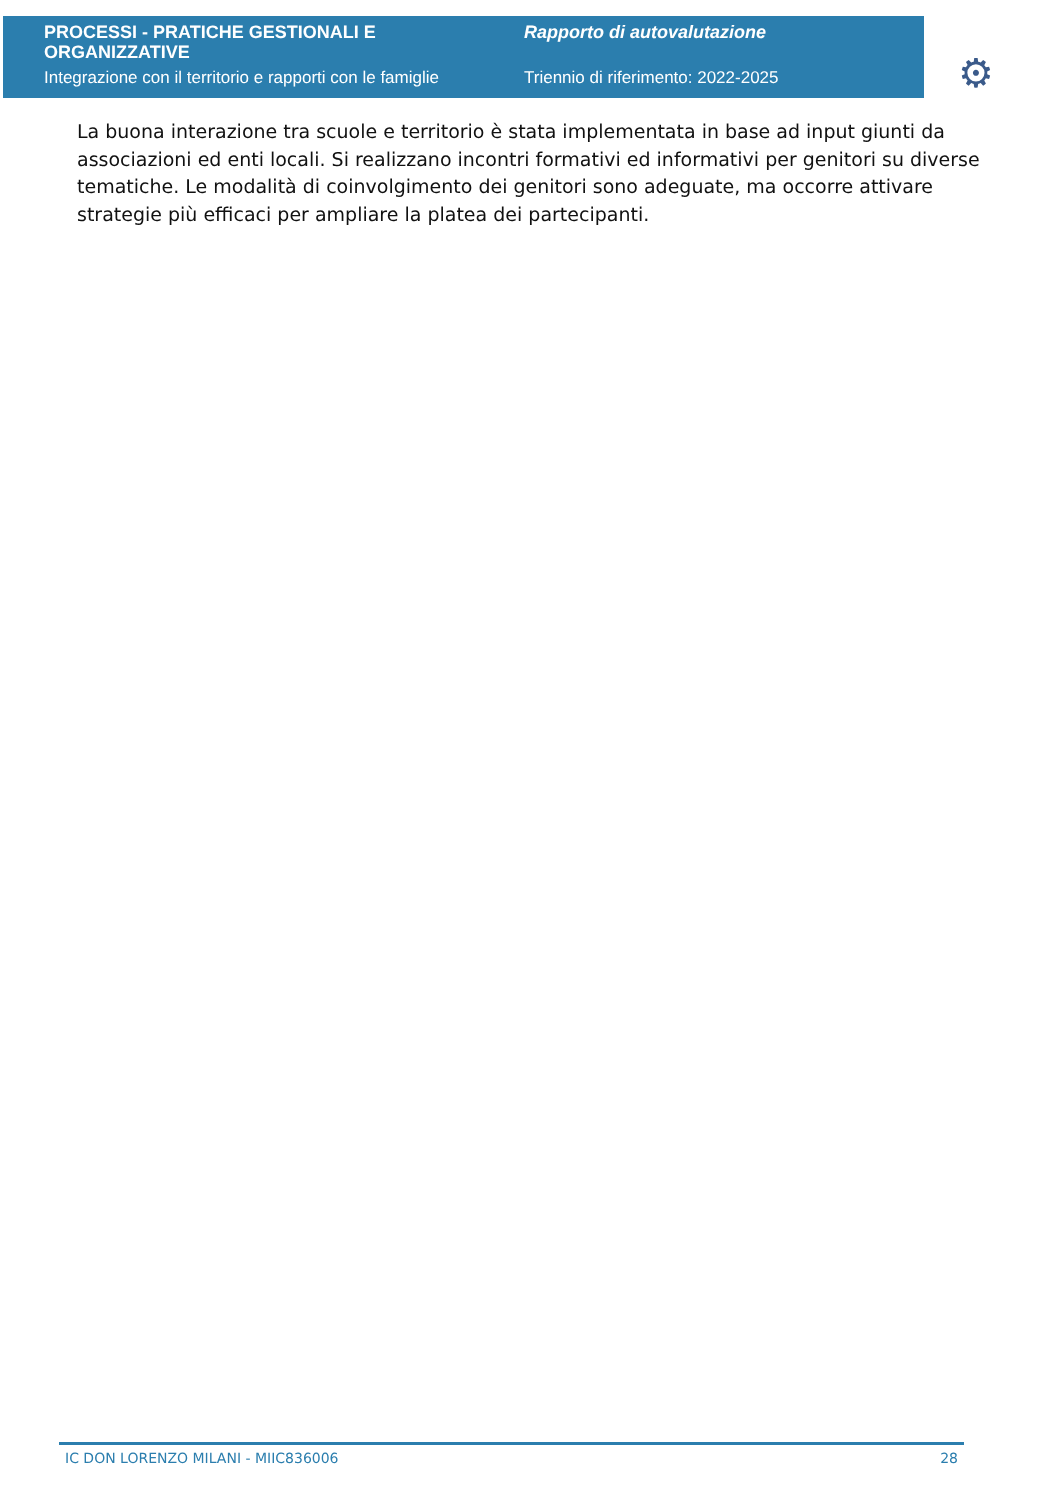PROCESSI - PRATICHE GESTIONALI E ORGANIZZATIVE
Integrazione con il territorio e rapporti con le famiglie
Rapporto di autovalutazione
Triennio di riferimento: 2022-2025
⚙
La buona interazione tra scuole e territorio è stata implementata in base ad input giunti da associazioni ed enti locali. Si realizzano incontri formativi ed informativi per genitori su diverse tematiche. Le modalità di coinvolgimento dei genitori sono adeguate, ma occorre attivare strategie più efficaci per ampliare la platea dei partecipanti.
IC DON LORENZO MILANI - MIIC836006 28